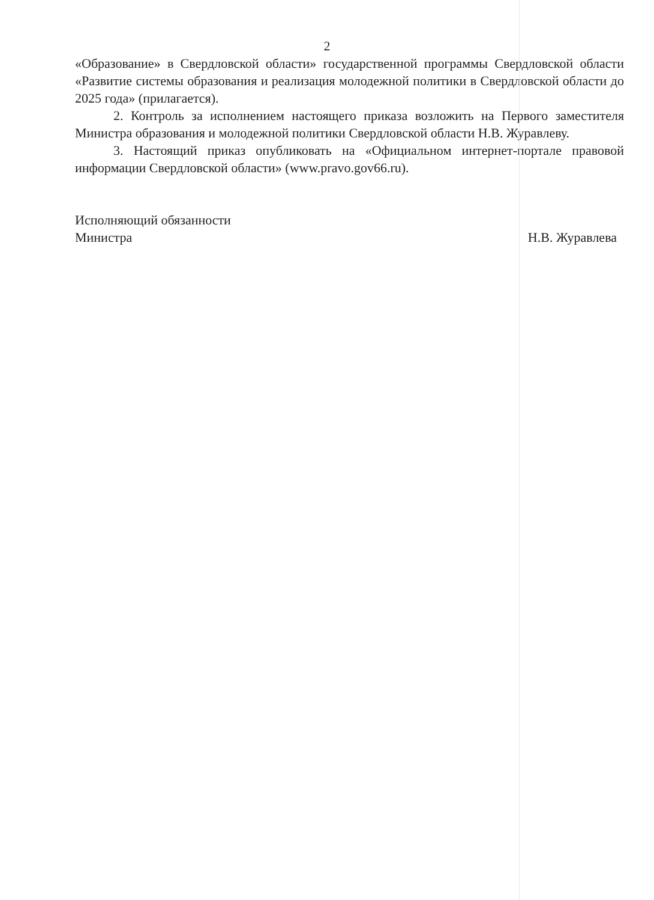2
«Образование» в Свердловской области» государственной программы Свердловской области «Развитие системы образования и реализация молодежной политики в Свердловской области до 2025 года» (прилагается).
2. Контроль за исполнением настоящего приказа возложить на Первого заместителя Министра образования и молодежной политики Свердловской области Н.В. Журавлеву.
3. Настоящий приказ опубликовать на «Официальном интернет-портале правовой информации Свердловской области» (www.pravo.gov66.ru).
Исполняющий обязанности
Министра
Н.В. Журавлева